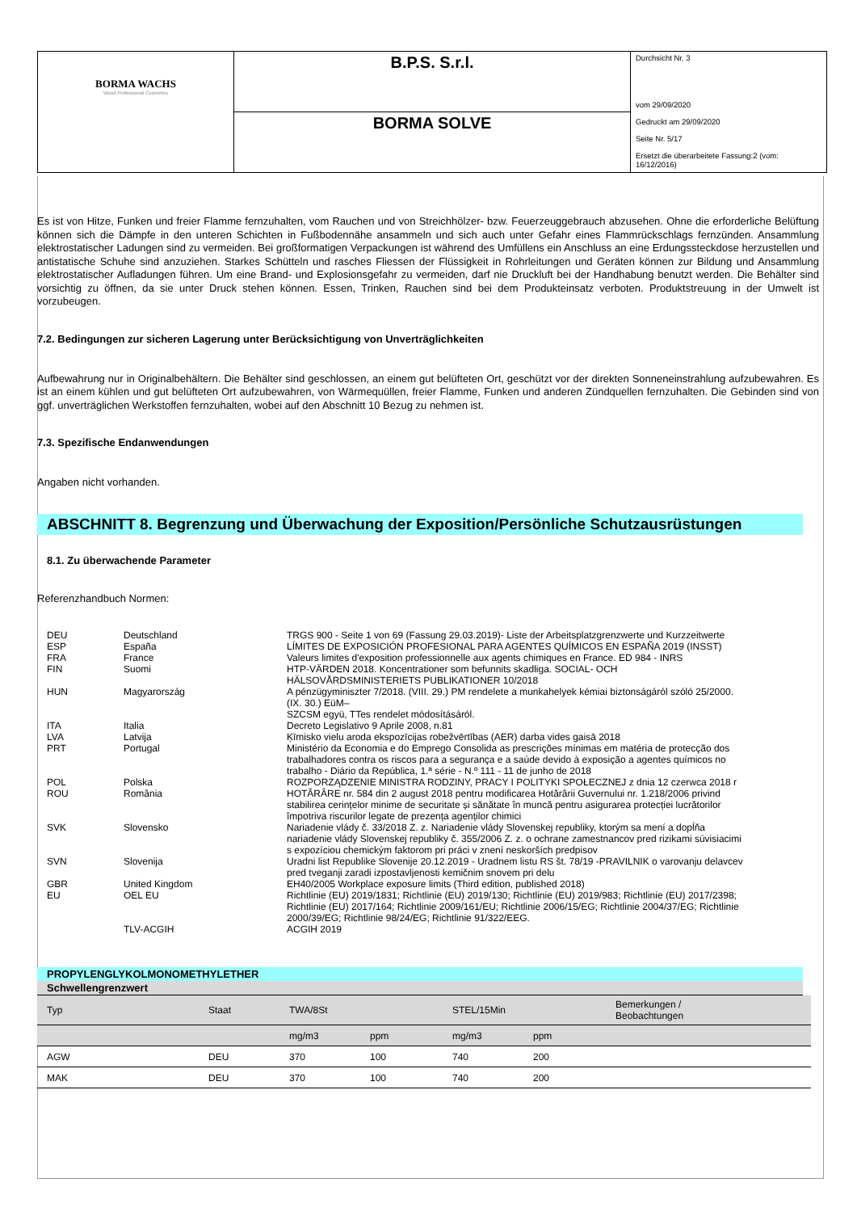| BORMA WACHS Wood Professional Cosmetics | B.P.S. S.r.l. | Durchsicht Nr. 3 vom 29/09/2020 Gedruckt am 29/09/2020 Seite Nr. 5/17 Ersetzt die überarbeitete Fassung:2 (vom: 16/12/2016) |
| | BORMA SOLVE | |
Es ist von Hitze, Funken und freier Flamme fernzuhalten, vom Rauchen und von Streichhölzer- bzw. Feuerzeuggebrauch abzusehen. Ohne die erforderliche Belüftung können sich die Dämpfe in den unteren Schichten in Fußbodennähe ansammeln und sich auch unter Gefahr eines Flammrückschlags fernzünden. Ansammlung elektrostatischer Ladungen sind zu vermeiden. Bei großformatigen Verpackungen ist während des Umfüllens ein Anschluss an eine Erdungssteckdose herzustellen und antistatische Schuhe sind anzuziehen. Starkes Schütteln und rasches Fliessen der Flüssigkeit in Rohrleitungen und Geräten können zur Bildung und Ansammlung elektrostatischer Aufladungen führen. Um eine Brand- und Explosionsgefahr zu vermeiden, darf nie Druckluft bei der Handhabung benutzt werden. Die Behälter sind vorsichtig zu öffnen, da sie unter Druck stehen können. Essen, Trinken, Rauchen sind bei dem Produkteinsatz verboten. Produktstreuung in der Umwelt ist vorzubeugen.
7.2. Bedingungen zur sicheren Lagerung unter Berücksichtigung von Unverträglichkeiten
Aufbewahrung nur in Originalbehältern. Die Behälter sind geschlossen, an einem gut belüfteten Ort, geschützt vor der direkten Sonneneinstrahlung aufzubewahren. Es ist an einem kühlen und gut belüfteten Ort aufzubewahren, von Wärmequüllen, freier Flamme, Funken und anderen Zündquellen fernzuhalten. Die Gebinden sind von ggf. unverträglichen Werkstoffen fernzuhalten, wobei auf den Abschnitt 10 Bezug zu nehmen ist.
7.3. Spezifische Endanwendungen
Angaben nicht vorhanden.
ABSCHNITT 8. Begrenzung und Überwachung der Exposition/Persönliche Schutzausrüstungen
8.1. Zu überwachende Parameter
Referenzhandbuch Normen:
| DEU | Deutschland | TRGS 900 - Seite 1 von 69 (Fassung 29.03.2019)- Liste der Arbeitsplatzgrenzwerte und Kurzzeitwerte |
| ESP | España | LÍMITES DE EXPOSICIÓN PROFESIONAL PARA AGENTES QUÍMICOS EN ESPAÑA 2019 (INSST) |
| FRA | France | Valeurs limites d'exposition professionnelle aux agents chimiques en France. ED 984 - INRS |
| FIN | Suomi | HTP-VÄRDEN 2018. Koncentrationer som befunnits skadliga. SOCIAL- OCH HÄLSOVÅRDSMINISTERIETS PUBLIKATIONER 10/2018 |
| HUN | Magyarország | A pénzügyminiszter 7/2018. (VIII. 29.) PM rendelete a munkahelyek kémiai biztonságáról szóló 25/2000. (IX. 30.) EüM– SZCSM együ, TTes rendelet módosításáról. |
| ITA | Italia | Decreto Legislativo 9 Aprile 2008, n.81 |
| LVA | Latvija | Ķīmisko vielu aroda ekspozīcijas robežvērtības (AER) darba vides gaisā 2018 |
| PRT | Portugal | Ministério da Economia e do Emprego Consolida as prescrições mínimas em matéria de protecção dos trabalhadores contra os riscos para a segurança e a saúde devido à exposição a agentes químicos no trabalho - Diário da República, 1.ª série - N.º 111 - 11 de junho de 2018 |
| POL | Polska | ROZPORZĄDZENIE MINISTRA RODZINY, PRACY I POLITYKI SPOŁECZNEJ z dnia 12 czerwca 2018 r |
| ROU | România | HOTĂRÂRE nr. 584 din 2 august 2018 pentru modificarea Hotărârii Guvernului nr. 1.218/2006 privind stabilirea cerințelor minime de securitate și sănătate în muncă pentru asigurarea protecției lucrătorilor împotriva riscurilor legate de prezența agenților chimici |
| SVK | Slovensko | Nariadenie vlády č. 33/2018 Z. z. Nariadenie vlády Slovenskej republiky, ktorým sa mení a dopĺňa nariadenie vlády Slovenskej republiky č. 355/2006 Z. z. o ochrane zamestnancov pred rizikami súvisiacimi s expozíciou chemickým faktorom pri práci v znení neskorších predpisov |
| SVN | Slovenija | Uradni list Republike Slovenije 20.12.2019 - Uradnem listu RS št. 78/19 -PRAVILNIK o varovanju delavcev pred tveganji zaradi izpostavljenosti kemičnim snovem pri delu |
| GBR | United Kingdom | EH40/2005 Workplace exposure limits (Third edition, published 2018) |
| EU | OEL EU | Richtlinie (EU) 2019/1831; Richtlinie (EU) 2019/130; Richtlinie (EU) 2019/983; Richtlinie (EU) 2017/2398; Richtlinie (EU) 2017/164; Richtlinie 2009/161/EU; Richtlinie 2006/15/EG; Richtlinie 2004/37/EG; Richtlinie 2000/39/EG; Richtlinie 98/24/EG; Richtlinie 91/322/EEG. |
| | TLV-ACGIH | ACGIH 2019 |
PROPYLENGLYKOLMONOMETHYLETHER
Schwellengrenzwert
| Typ | Staat | TWA/8St | | STEL/15Min | | Bemerkungen / Beobachtungen |
| | | mg/m3 | ppm | mg/m3 | ppm | |
| AGW | DEU | 370 | 100 | 740 | 200 | |
| MAK | DEU | 370 | 100 | 740 | 200 | |